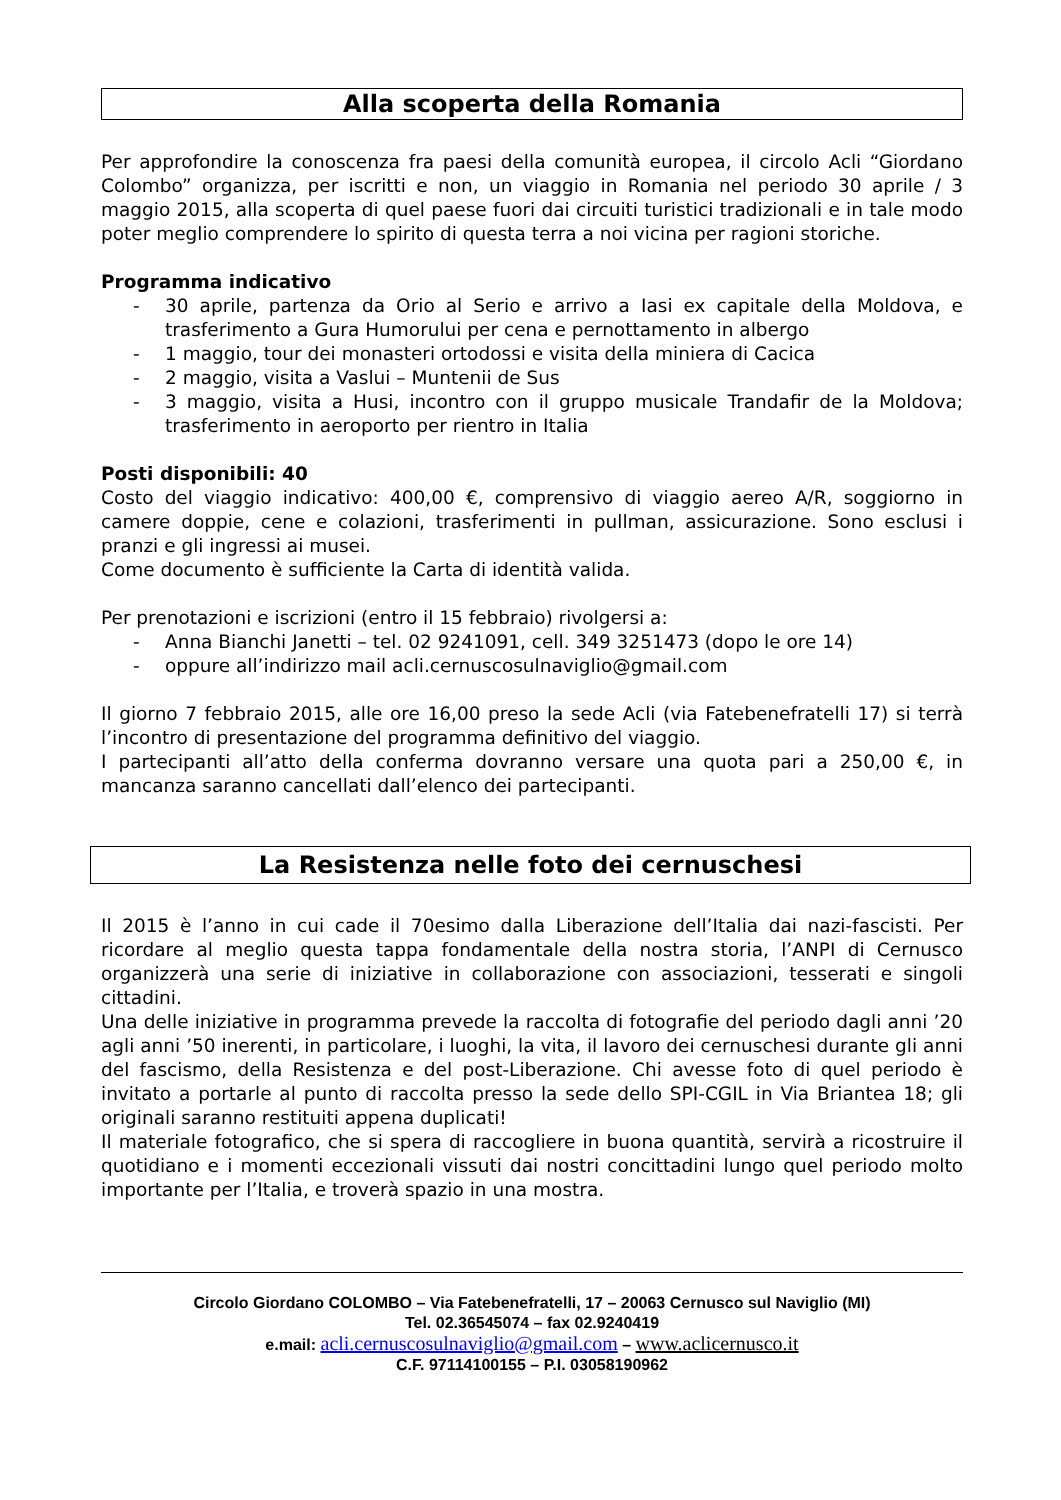Alla scoperta della Romania
Per approfondire la conoscenza fra paesi della comunità europea, il circolo Acli “Giordano Colombo” organizza, per iscritti e non, un viaggio in Romania nel periodo 30 aprile / 3 maggio 2015, alla scoperta di quel paese fuori dai circuiti turistici tradizionali e in tale modo poter meglio comprendere lo spirito di questa terra a noi vicina per ragioni storiche.
Programma indicativo
- 30 aprile, partenza da Orio al Serio e arrivo a Iasi ex capitale della Moldova, e trasferimento a Gura Humorului per cena e pernottamento in albergo
- 1 maggio, tour dei monasteri ortodossi e visita della miniera di Cacica
- 2 maggio, visita a Vaslui – Muntenii de Sus
- 3 maggio, visita a Husi, incontro con il gruppo musicale Trandafir de la Moldova; trasferimento in aeroporto per rientro in Italia
Posti disponibili: 40
Costo del viaggio indicativo: 400,00 €, comprensivo di viaggio aereo A/R, soggiorno in camere doppie, cene e colazioni, trasferimenti in pullman, assicurazione. Sono esclusi i pranzi e gli ingressi ai musei.
Come documento è sufficiente la Carta di identità valida.
Per prenotazioni e iscrizioni (entro il 15 febbraio) rivolgersi a:
- Anna Bianchi Janetti – tel. 02 9241091, cell. 349 3251473 (dopo le ore 14)
- oppure all’indirizzo mail acli.cernuscosulnaviglio@gmail.com
Il giorno 7 febbraio 2015, alle ore 16,00 preso la sede Acli (via Fatebenefratelli 17) si terrà l’incontro di presentazione del programma definitivo del viaggio.
I partecipanti all’atto della conferma dovranno versare una quota pari a 250,00 €, in mancanza saranno cancellati dall’elenco dei partecipanti.
La Resistenza nelle foto dei cernuschesi
Il 2015 è l’anno in cui cade il 70esimo dalla Liberazione dell’Italia dai nazi-fascisti. Per ricordare al meglio questa tappa fondamentale della nostra storia, l’ANPI di Cernusco organizzerà una serie di iniziative in collaborazione con associazioni, tesserati e singoli cittadini.
Una delle iniziative in programma prevede la raccolta di fotografie del periodo dagli anni ’20 agli anni ’50 inerenti, in particolare, i luoghi, la vita, il lavoro dei cernuschesi durante gli anni del fascismo, della Resistenza e del post-Liberazione. Chi avesse foto di quel periodo è invitato a portarle al punto di raccolta presso la sede dello SPI-CGIL in Via Briantea 18; gli originali saranno restituiti appena duplicati!
Il materiale fotografico, che si spera di raccogliere in buona quantità, servirà a ricostruire il quotidiano e i momenti eccezionali vissuti dai nostri concittadini lungo quel periodo molto importante per l’Italia, e troverà spazio in una mostra.
Circolo Giordano COLOMBO – Via Fatebenefratelli, 17 – 20063 Cernusco sul Naviglio (MI)
Tel. 02.36545074 – fax 02.9240419
e.mail: acli.cernuscosulnaviglio@gmail.com – www.aclicernusco.it
C.F. 97114100155 – P.I. 03058190962